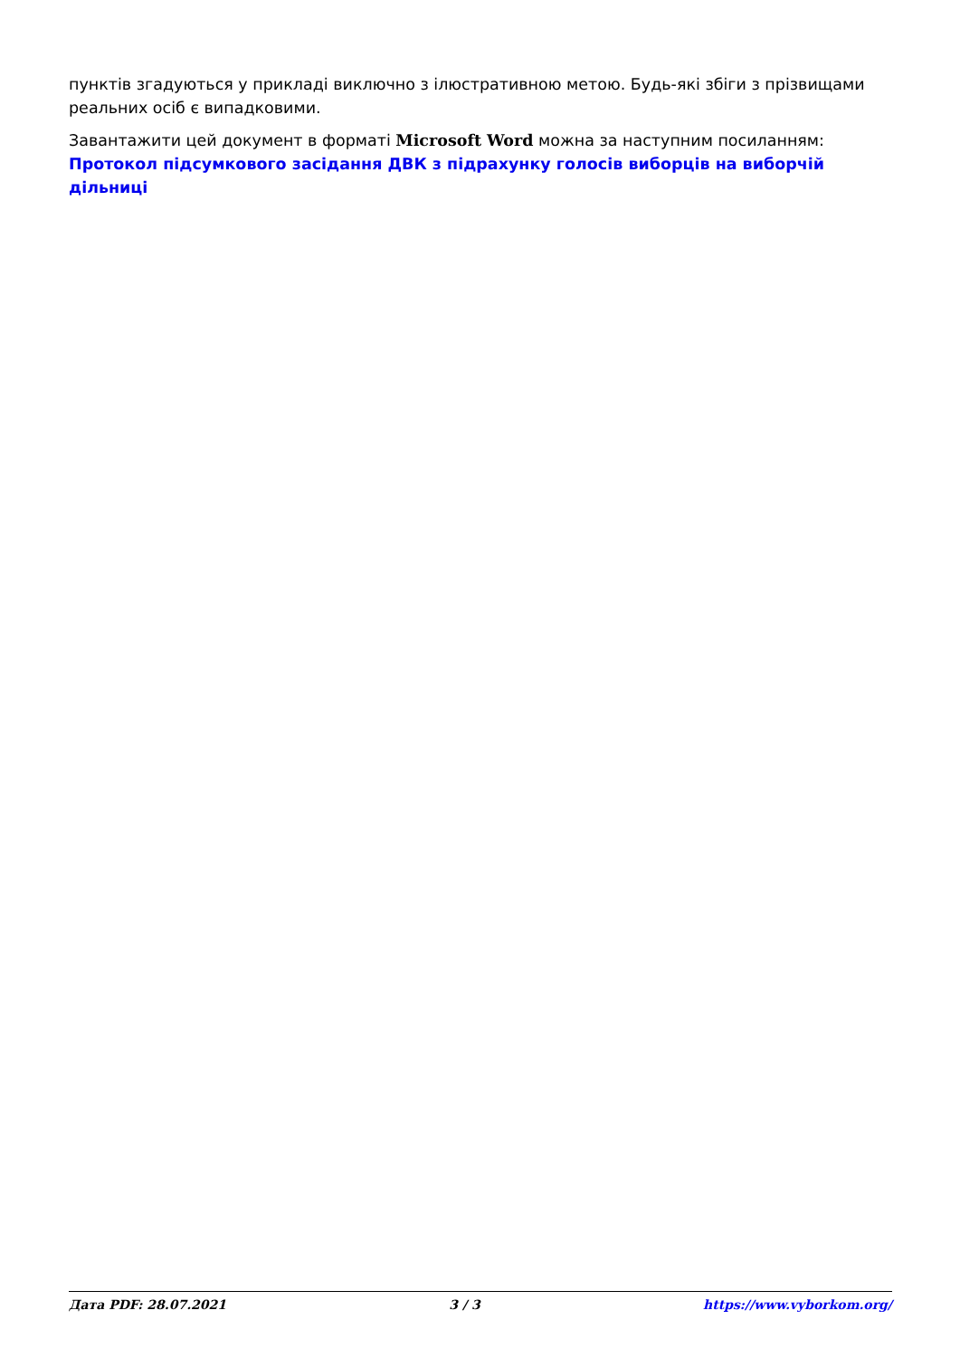пунктів згадуються у прикладі виключно з ілюстративною метою. Будь-які збіги з прізвищами реальних осіб є випадковими.
Завантажити цей документ в форматі Microsoft Word можна за наступним посиланням: Протокол підсумкового засідання ДВК з підрахунку голосів виборців на виборчій дільниці
Дата PDF: 28.07.2021 3 / 3 https://www.vyborkom.org/